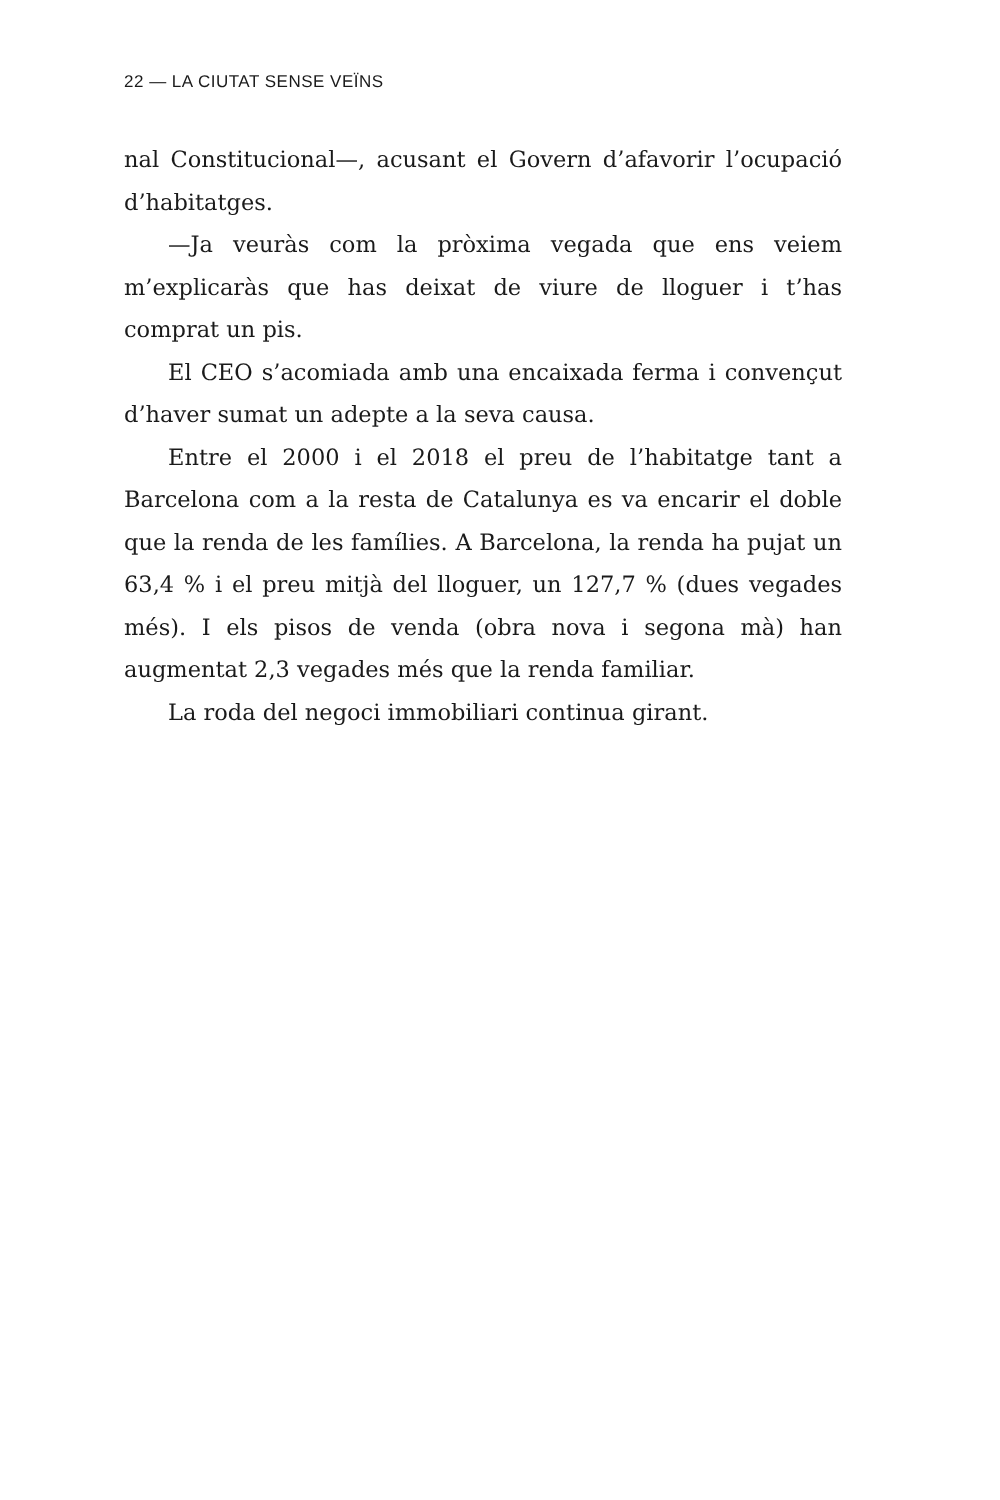22 — LA CIUTAT SENSE VEÏNS
nal Constitucional—, acusant el Govern d’afavorir l’ocupació d’habitatges.
—Ja veuràs com la pròxima vegada que ens veiem m’explicaràs que has deixat de viure de lloguer i t’has comprat un pis.
El CEO s’acomiada amb una encaixada ferma i convençut d’haver sumat un adepte a la seva causa.
Entre el 2000 i el 2018 el preu de l’habitatge tant a Barcelona com a la resta de Catalunya es va encarir el doble que la renda de les famílies. A Barcelona, la renda ha pujat un 63,4 % i el preu mitjà del lloguer, un 127,7 % (dues vegades més). I els pisos de venda (obra nova i segona mà) han augmentat 2,3 vegades més que la renda familiar.
La roda del negoci immobiliari continua girant.